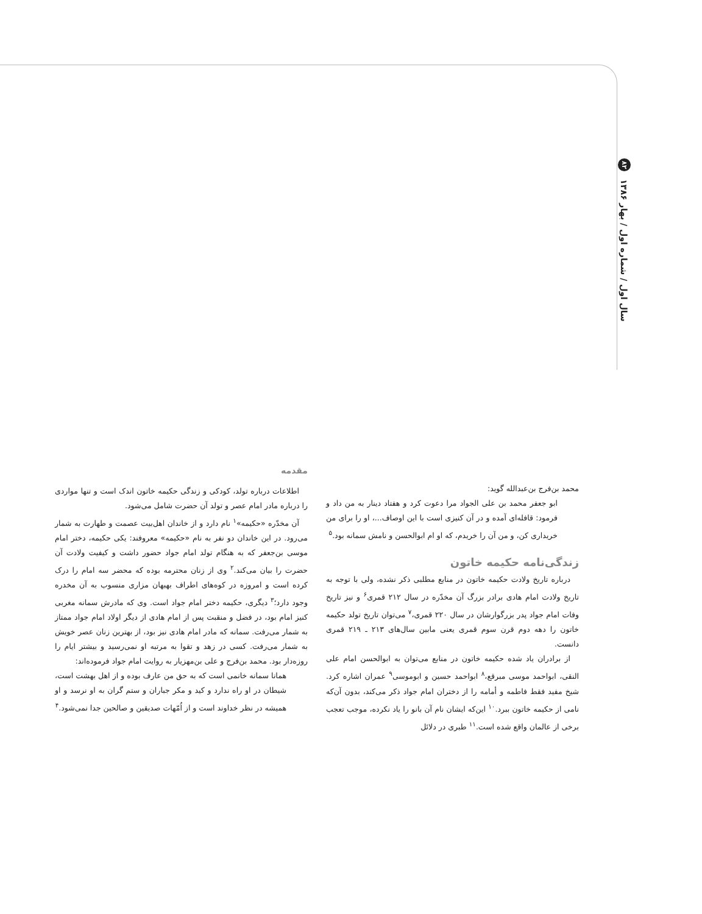۸۲ سال اول / شماره اول / بهار ۱۳۸۶
مقدمه
اطلاعات درباره تولد، کودکی و زندگی حکیمه خاتون اندک است و تنها مواردی را درباره مادر امام عصر و تولد آن حضرت شامل می‌شود.
آن مخدّره «حکیمه»<sup>۱</sup> نام دارد و از خاندان اهل‌بیت عصمت و طهارت به شمار می‌رود. در این خاندان دو نفر به نام «حکیمه» معروفند: یکی حکیمه، دختر امام موسی بن‌جعفر که به هنگام تولد امام جواد حضور داشت و کیفیت ولادت آن حضرت را بیان می‌کند.<sup>۲</sup> وی از زنان محترمه بوده که محضر سه امام را درک کرده است و امروزه در کوه‌های اطراف بهبهان مزاری منسوب به آن مخدره وجود دارد؛<sup>۳</sup> دیگری، حکیمه دختر امام جواد است. وی که مادرش سمانه مغربی کنیز امام بود، در فضل و منقبت پس از امام هادی از دیگر اولاد امام جواد ممتاز به شمار می‌رفت. سمانه که مادر امام هادی نیز بود، از بهترین زنان عصر خویش به شمار می‌رفت. کسی در زهد و تقوا به مرتبه او نمی‌رسید و بیشتر ایام را روزه‌دار بود. محمد بن‌فرج و علی بن‌مهزیار به روایت امام جواد فرموده‌اند:
همانا سمانه خانمی است که به حق من عارف بوده و از اهل بهشت است، شیطان در او راه ندارد و کید و مکر جباران و ستم گران به او نرسد و او همیشه در نظر خداوند است و از اُمّهات صدیقین و صالحین جدا نمی‌شود.<sup>۴</sup>
محمد بن‌فرج بن‌عبدالله گوید:
ابو جعفر محمد بن علی الجواد مرا دعوت کرد و هفتاد دینار به من داد و فرمود: قافله‌ای آمده و در آن کنیزی است با این اوصاف...، او را برای من خریداری کن، و من آن را خریدم، که او ام ابوالحسن و نامش سمانه بود.<sup>۵</sup>
زندگی‌نامه حکیمه خاتون
درباره تاریخ ولادت حکیمه خاتون در منابع مطلبی ذکر نشده، ولی با توجه به تاریخ ولادت امام هادی برادر بزرگ آن مخدّره در سال ۲۱۲ قمری<sup>۶</sup> و نیز تاریخ وفات امام جواد پدر بزرگوارشان در سال ۲۲۰ قمری،<sup>۷</sup> می‌توان تاریخ تولد حکیمه خاتون را دهه دوم قرن سوم قمری یعنی مابین سال‌های ۲۱۳ ـ ۲۱۹ قمری دانست.
از برادران یاد شده حکیمه خاتون در منابع می‌توان به ابوالحسن امام علی النقی، ابواحمد موسی مبرقع،<sup>۸</sup> ابواحمد حسین و ابوموسی<sup>۹</sup> عمران اشاره کرد. شیخ مفید فقط فاطمه و أمامه را از دختران امام جواد ذکر می‌کند، بدون آن‌که نامی از حکیمه خاتون ببرد.<sup>۱۰</sup> این‌که ایشان نام آن بانو را یاد نکرده، موجب تعجب برخی از عالمان واقع شده است.<sup>۱۱</sup> طبری در دلائل